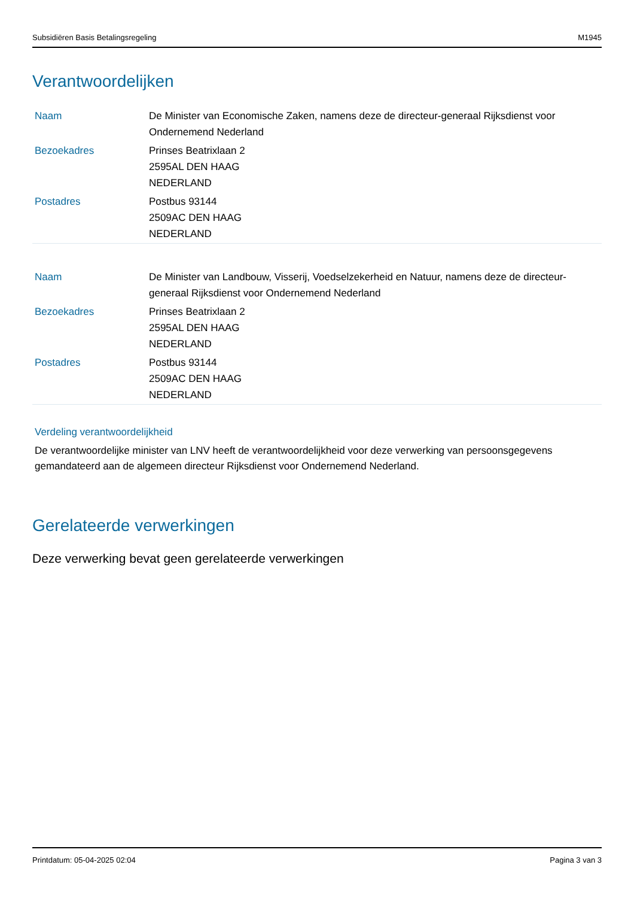Subsidiëren Basis Betalingsregeling M1945
Verantwoordelijken
| Naam | De Minister van Economische Zaken, namens deze de directeur-generaal Rijksdienst voor Ondernemend Nederland |
| Bezoekadres | Prinses Beatrixlaan 2 2595AL DEN HAAG NEDERLAND |
| Postadres | Postbus 93144 2509AC DEN HAAG NEDERLAND |
| Naam | De Minister van Landbouw, Visserij, Voedselzekerheid en Natuur, namens deze de directeur-generaal Rijksdienst voor Ondernemend Nederland |
| Bezoekadres | Prinses Beatrixlaan 2 2595AL DEN HAAG NEDERLAND |
| Postadres | Postbus 93144 2509AC DEN HAAG NEDERLAND |
Verdeling verantwoordelijkheid
De verantwoordelijke minister van LNV heeft de verantwoordelijkheid voor deze verwerking van persoonsgegevens gemandateerd aan de algemeen directeur Rijksdienst voor Ondernemend Nederland.
Gerelateerde verwerkingen
Deze verwerking bevat geen gerelateerde verwerkingen
Printdatum: 05-04-2025 02:04 Pagina 3 van 3